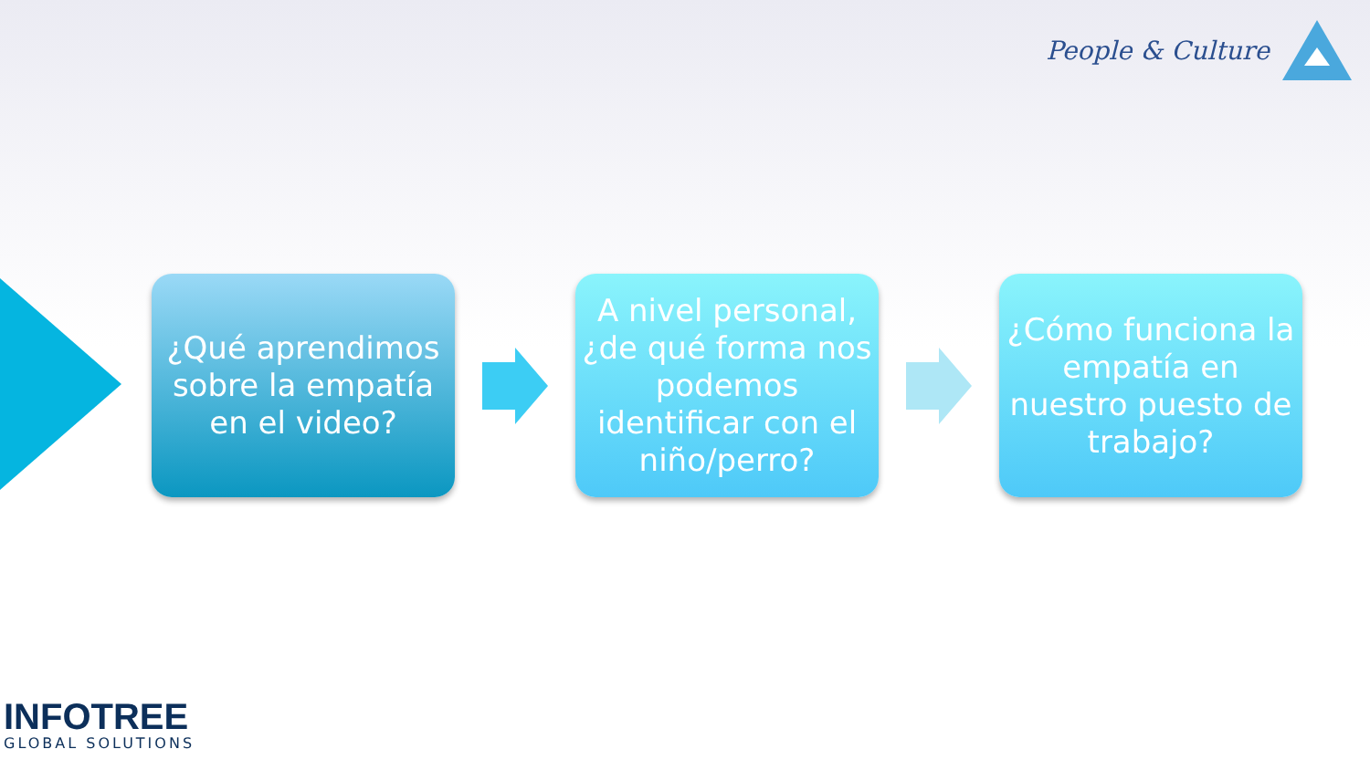People & Culture
¿Qué aprendimos sobre la empatía en el video?
A nivel personal, ¿de qué forma nos podemos identificar con el niño/perro?
¿Cómo funciona la empatía en nuestro puesto de trabajo?
INFOTREE
GLOBAL SOLUTIONS